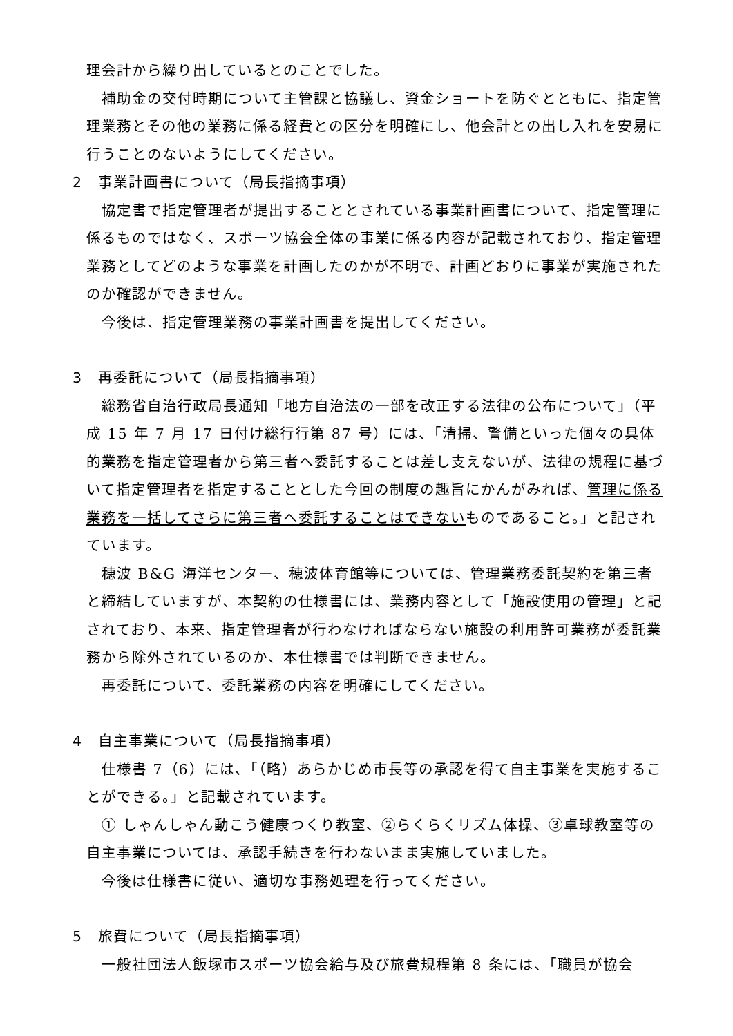理会計から繰り出しているとのことでした。
補助金の交付時期について主管課と協議し、資金ショートを防ぐとともに、指定管理業務とその他の業務に係る経費との区分を明確にし、他会計との出し入れを安易に行うことのないようにしてください。
2　事業計画書について（局長指摘事項）
協定書で指定管理者が提出することとされている事業計画書について、指定管理に係るものではなく、スポーツ協会全体の事業に係る内容が記載されており、指定管理業務としてどのような事業を計画したのかが不明で、計画どおりに事業が実施されたのか確認ができません。
今後は、指定管理業務の事業計画書を提出してください。
3　再委託について（局長指摘事項）
総務省自治行政局長通知「地方自治法の一部を改正する法律の公布について」（平成 15 年 7 月 17 日付け総行行第 87 号）には、「清掃、警備といった個々の具体的業務を指定管理者から第三者へ委託することは差し支えないが、法律の規程に基づいて指定管理者を指定することとした今回の制度の趣旨にかんがみれば、管理に係る業務を一括してさらに第三者へ委託することはできないものであること。」と記されています。
穂波 B&G 海洋センター、穂波体育館等については、管理業務委託契約を第三者と締結していますが、本契約の仕様書には、業務内容として「施設使用の管理」と記されており、本来、指定管理者が行わなければならない施設の利用許可業務が委託業務から除外されているのか、本仕様書では判断できません。
再委託について、委託業務の内容を明確にしてください。
4　自主事業について（局長指摘事項）
仕様書 7（6）には、「（略）あらかじめ市長等の承認を得て自主事業を実施することができる。」と記載されています。
① しゃんしゃん動こう健康つくり教室、②らくらくリズム体操、③卓球教室等の自主事業については、承認手続きを行わないまま実施していました。
今後は仕様書に従い、適切な事務処理を行ってください。
5　旅費について（局長指摘事項）
一般社団法人飯塚市スポーツ協会給与及び旅費規程第 8 条には、「職員が協会